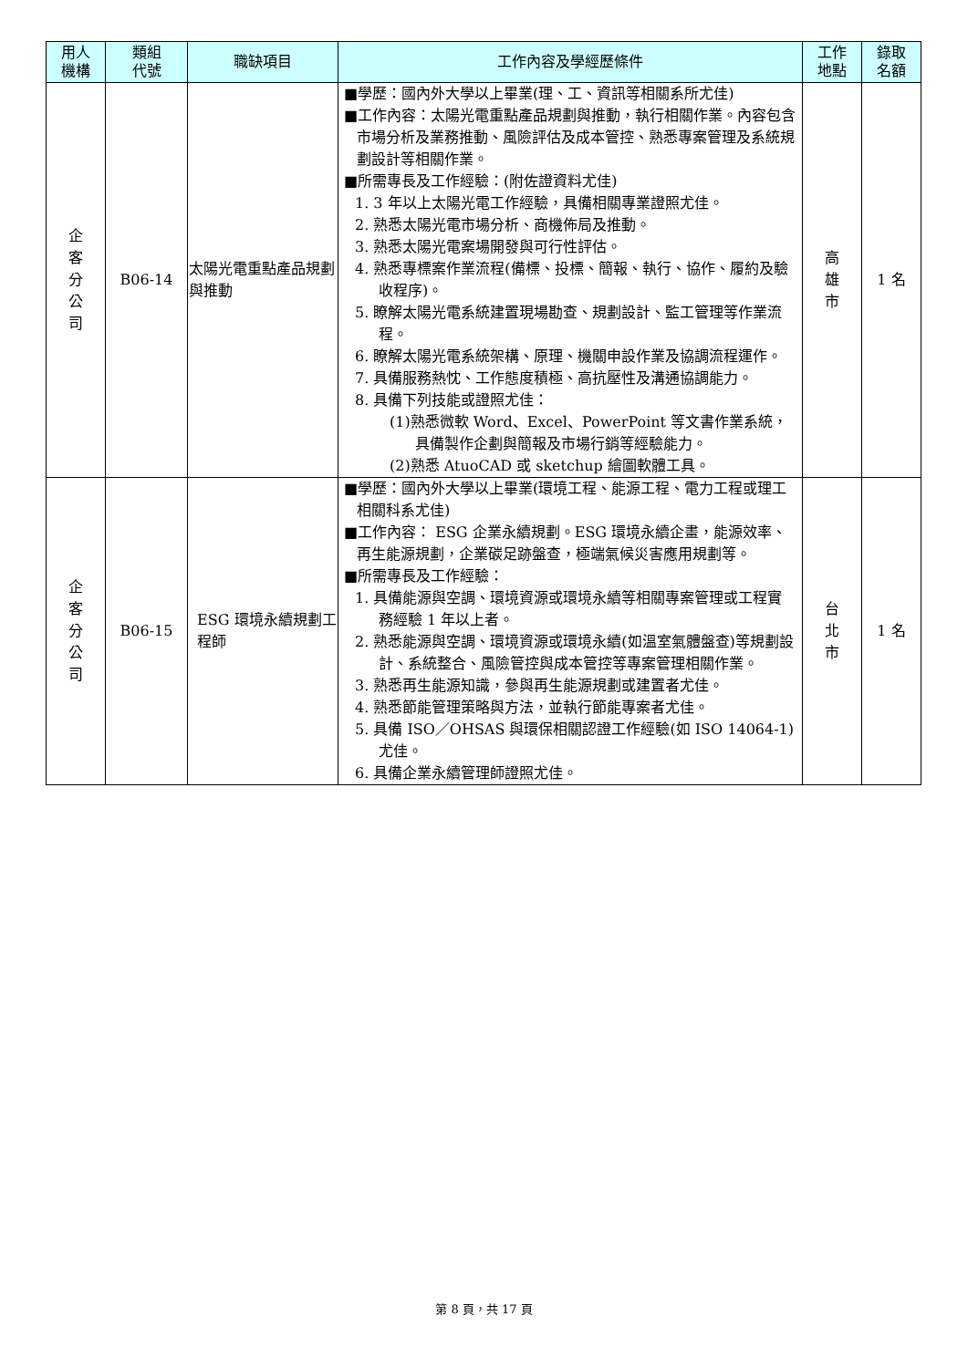| 用人 機構 | 類組 代號 | 職缺項目 | 工作內容及學經歷條件 | 工作 地點 | 錄取 名額 |
| --- | --- | --- | --- | --- | --- |
| 企 客 分 公 司 | B06-14 | 太陽光電重點產品規劃與推動 | ■學歷：國內外大學以上畢業(理、工、資訊等相關系所尤佳) ■工作內容：太陽光電重點產品規劃與推動，執行相關作業。內容包含市場分析及業務推動、風險評估及成本管控、熟悉專案管理及系統規劃設計等相關作業。 ■所需專長及工作經驗：(附佐證資料尤佳) 1. 3 年以上太陽光電工作經驗，具備相關專業證照尤佳。 2. 熟悉太陽光電市場分析、商機佈局及推動。 3. 熟悉太陽光電案場開發與可行性評估。 4. 熟悉專標案作業流程(備標、投標、簡報、執行、協作、履約及驗收程序)。 5. 瞭解太陽光電系統建置現場勘查、規劃設計、監工管理等作業流程。 6. 瞭解太陽光電系統架構、原理、機關申設作業及協調流程運作。 7. 具備服務熱忱、工作態度積極、高抗壓性及溝通協調能力。 8. 具備下列技能或證照尤佳： (1)熟悉微軟 Word、Excel、PowerPoint 等文書作業系統，具備製作企劃與簡報及市場行銷等經驗能力。 (2)熟悉 AtuoCAD 或 sketchup 繪圖軟體工具。 | 高 雄 市 | 1 名 |
| 企 客 分 公 司 | B06-15 | ESG 環境永續規劃工程師 | ■學歷：國內外大學以上畢業(環境工程、能源工程、電力工程或理工相關科系尤佳) ■工作內容： ESG 企業永續規劃。ESG 環境永續企畫，能源效率、再生能源規劃，企業碳足跡盤查，極端氣候災害應用規劃等。 ■所需專長及工作經驗： 1. 具備能源與空調、環境資源或環境永續等相關專案管理或工程實務經驗 1 年以上者。 2. 熟悉能源與空調、環境資源或環境永續(如溫室氣體盤查)等規劃設計、系統整合、風險管控與成本管控等專案管理相關作業。 3. 熟悉再生能源知識，參與再生能源規劃或建置者尤佳。 4. 熟悉節能管理策略與方法，並執行節能專案者尤佳。 5. 具備 ISO／OHSAS 與環保相關認證工作經驗(如 ISO 14064-1)尤佳。 6. 具備企業永續管理師證照尤佳。 | 台 北 市 | 1 名 |
第 8 頁，共 17 頁